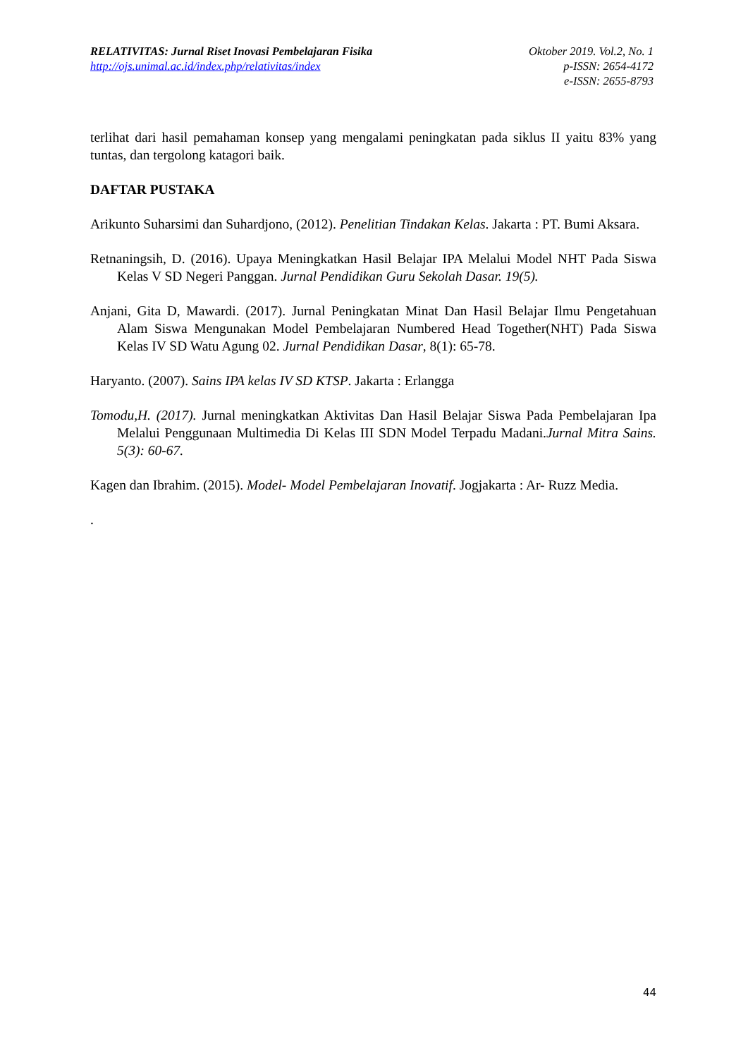RELATIVITAS: Jurnal Riset Inovasi Pembelajaran Fisika
http://ojs.unimal.ac.id/index.php/relativitas/index
Oktober 2019. Vol.2, No. 1
p-ISSN: 2654-4172
e-ISSN: 2655-8793
terlihat dari hasil pemahaman konsep yang mengalami peningkatan pada siklus II yaitu 83% yang tuntas, dan tergolong katagori baik.
DAFTAR PUSTAKA
Arikunto Suharsimi dan Suhardjono, (2012). Penelitian Tindakan Kelas. Jakarta : PT. Bumi Aksara.
Retnaningsih, D. (2016). Upaya Meningkatkan Hasil Belajar IPA Melalui Model NHT Pada Siswa Kelas V SD Negeri Panggan. Jurnal Pendidikan Guru Sekolah Dasar. 19(5).
Anjani, Gita D, Mawardi. (2017). Jurnal Peningkatan Minat Dan Hasil Belajar Ilmu Pengetahuan Alam Siswa Mengunakan Model Pembelajaran Numbered Head Together(NHT) Pada Siswa Kelas IV SD Watu Agung 02. Jurnal Pendidikan Dasar, 8(1): 65-78.
Haryanto. (2007). Sains IPA kelas IV SD KTSP. Jakarta : Erlangga
Tomodu,H. (2017). Jurnal meningkatkan Aktivitas Dan Hasil Belajar Siswa Pada Pembelajaran Ipa Melalui Penggunaan Multimedia Di Kelas III SDN Model Terpadu Madani.Jurnal Mitra Sains. 5(3): 60-67.
Kagen dan Ibrahim. (2015). Model- Model Pembelajaran Inovatif. Jogjakarta : Ar- Ruzz Media.
.
44